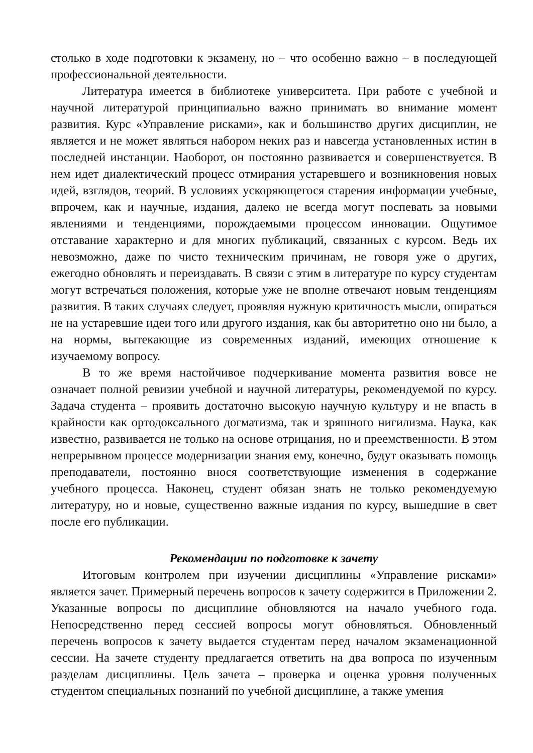столько в ходе подготовки к экзамену, но – что особенно важно – в последующей профессиональной деятельности.
Литература имеется в библиотеке университета. При работе с учебной и научной литературой принципиально важно принимать во внимание момент развития. Курс «Управление рисками», как и большинство других дисциплин, не является и не может являться набором неких раз и навсегда установленных истин в последней инстанции. Наоборот, он постоянно развивается и совершенствуется. В нем идет диалектический процесс отмирания устаревшего и возникновения новых идей, взглядов, теорий. В условиях ускоряющегося старения информации учебные, впрочем, как и научные, издания, далеко не всегда могут поспевать за новыми явлениями и тенденциями, порождаемыми процессом инновации. Ощутимое отставание характерно и для многих публикаций, связанных с курсом. Ведь их невозможно, даже по чисто техническим причинам, не говоря уже о других, ежегодно обновлять и переиздавать. В связи с этим в литературе по курсу студентам могут встречаться положения, которые уже не вполне отвечают новым тенденциям развития. В таких случаях следует, проявляя нужную критичность мысли, опираться не на устаревшие идеи того или другого издания, как бы авторитетно оно ни было, а на нормы, вытекающие из современных изданий, имеющих отношение к изучаемому вопросу.
В то же время настойчивое подчеркивание момента развития вовсе не означает полной ревизии учебной и научной литературы, рекомендуемой по курсу. Задача студента – проявить достаточно высокую научную культуру и не впасть в крайности как ортодоксального догматизма, так и зряшного нигилизма. Наука, как известно, развивается не только на основе отрицания, но и преемственности. В этом непрерывном процессе модернизации знания ему, конечно, будут оказывать помощь преподаватели, постоянно внося соответствующие изменения в содержание учебного процесса. Наконец, студент обязан знать не только рекомендуемую литературу, но и новые, существенно важные издания по курсу, вышедшие в свет после его публикации.
Рекомендации по подготовке к зачету
Итоговым контролем при изучении дисциплины «Управление рисками» является зачет. Примерный перечень вопросов к зачету содержится в Приложении 2. Указанные вопросы по дисциплине обновляются на начало учебного года. Непосредственно перед сессией вопросы могут обновляться. Обновленный перечень вопросов к зачету выдается студентам перед началом экзаменационной сессии. На зачете студенту предлагается ответить на два вопроса по изученным разделам дисциплины. Цель зачета – проверка и оценка уровня полученных студентом специальных познаний по учебной дисциплине, а также умения